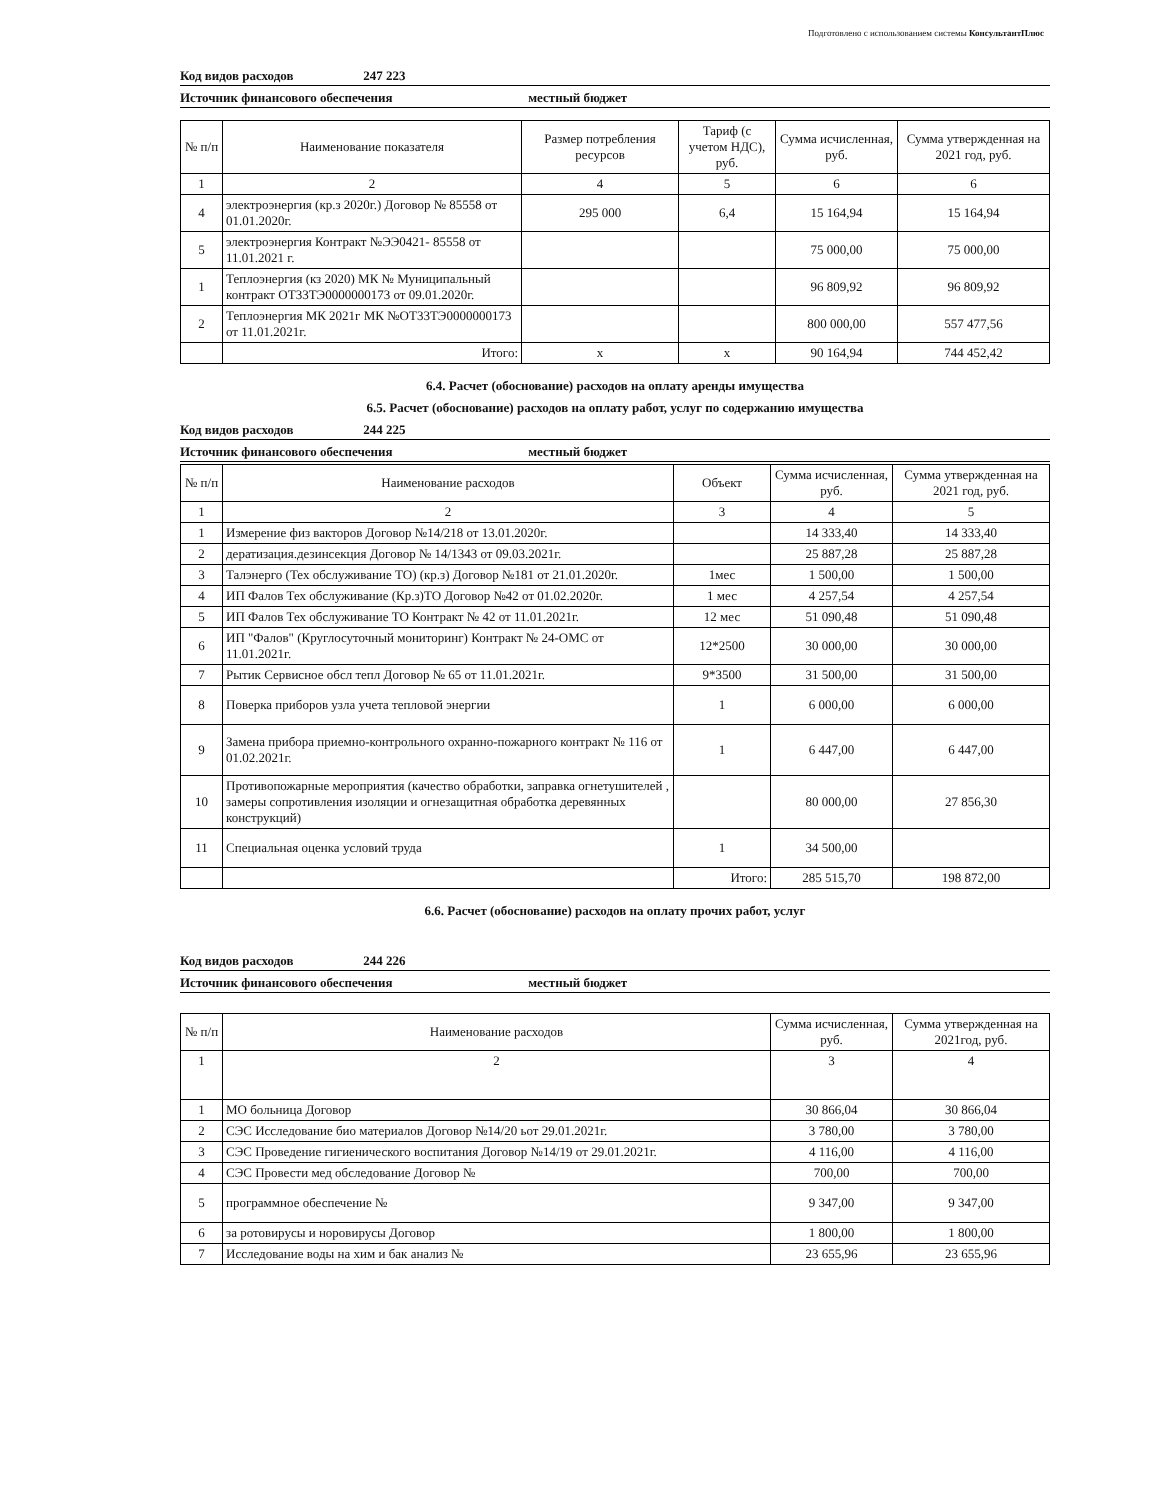Подготовлено с использованием системы КонсультантПлюс
Код видов расходов 247 223
Источник финансового обеспечения местный бюджет
| № п/п | Наименование показателя | Размер потребления ресурсов | Тариф (с учетом НДС), руб. | Сумма исчисленная, руб. | Сумма утвержденная на 2021 год, руб. |
| --- | --- | --- | --- | --- | --- |
| 1 | 2 | 4 | 5 | 6 | 6 |
| 4 | электроэнергия (кр.з 2020г.) Договор № 85558 от 01.01.2020г. | 295 000 | 6,4 | 15 164,94 | 15 164,94 |
| 5 | электроэнергия Контракт №ЭЭ0421- 85558 от 11.01.2021 г. | | | 75 000,00 | 75 000,00 |
| 1 | Теплоэнергия (кз 2020) МК № Муниципальный контракт ОТ33ТЭ0000000173 от 09.01.2020г. | | | 96 809,92 | 96 809,92 |
| 2 | Теплоэнергия МК 2021г МК №ОТ33ТЭ0000000173 от 11.01.2021г. | | | 800 000,00 | 557 477,56 |
| | Итого: | x | x | 90 164,94 | 744 452,42 |
6.4. Расчет (обоснование) расходов на оплату аренды имущества
6.5. Расчет (обоснование) расходов на оплату работ, услуг по содержанию имущества
Код видов расходов 244 225
Источник финансового обеспечения местный бюджет
| № п/п | Наименование расходов | Объект | Сумма исчисленная, руб. | Сумма утвержденная на 2021 год, руб. |
| --- | --- | --- | --- | --- |
| 1 | 2 | 3 | 4 | 5 |
| 1 | Измерение физ вакторов Договор №14/218 от 13.01.2020г. | | 14 333,40 | 14 333,40 |
| 2 | дератизация.дезинсекция Договор № 14/1343 от 09.03.2021г. | | 25 887,28 | 25 887,28 |
| 3 | Талэнерго (Тех обслуживание ТО) (кр.з) Договор №181 от 21.01.2020г. | 1мес | 1 500,00 | 1 500,00 |
| 4 | ИП Фалов Тех обслуживание (Кр.з)ТО Договор №42 от 01.02.2020г. | 1 мес | 4 257,54 | 4 257,54 |
| 5 | ИП Фалов Тех обслуживание ТО Контракт № 42 от 11.01.2021г. | 12 мес | 51 090,48 | 51 090,48 |
| 6 | ИП "Фалов" (Круглосуточный мониторинг) Контракт № 24-ОМС от 11.01.2021г. | 12*2500 | 30 000,00 | 30 000,00 |
| 7 | Рытик Сервисное обсл тепл Договор № 65 от 11.01.2021г. | 9*3500 | 31 500,00 | 31 500,00 |
| 8 | Поверка приборов узла учета тепловой энергии | 1 | 6 000,00 | 6 000,00 |
| 9 | Замена прибора приемно-контрольного охранно-пожарного контракт № 116 от 01.02.2021г. | 1 | 6 447,00 | 6 447,00 |
| 10 | Противопожарные мероприятия (качество обработки, заправка огнетушителей , замеры сопротивления изоляции и огнезащитная обработка деревянных конструкций) | | 80 000,00 | 27 856,30 |
| 11 | Специальная оценка условий труда | 1 | 34 500,00 | |
| | | Итого: | 285 515,70 | 198 872,00 |
6.6. Расчет (обоснование) расходов на оплату прочих работ, услуг
Код видов расходов 244 226
Источник финансового обеспечения местный бюджет
| № п/п | Наименование расходов | Сумма исчисленная, руб. | Сумма утвержденная на 2021год, руб. |
| --- | --- | --- | --- |
| 1 | 2 | 3 | 4 |
| 1 | МО больница Договор | 30 866,04 | 30 866,04 |
| 2 | СЭС Исследование био материалов Договор №14/20 ьот 29.01.2021г. | 3 780,00 | 3 780,00 |
| 3 | СЭС Проведение гигиенического воспитания Договор №14/19 от 29.01.2021г. | 4 116,00 | 4 116,00 |
| 4 | СЭС Провести мед обследование Договор № | 700,00 | 700,00 |
| 5 | программное обеспечение № | 9 347,00 | 9 347,00 |
| 6 | за ротовирусы и норовирусы Договор | 1 800,00 | 1 800,00 |
| 7 | Исследование воды на хим и бак анализ № | 23 655,96 | 23 655,96 |